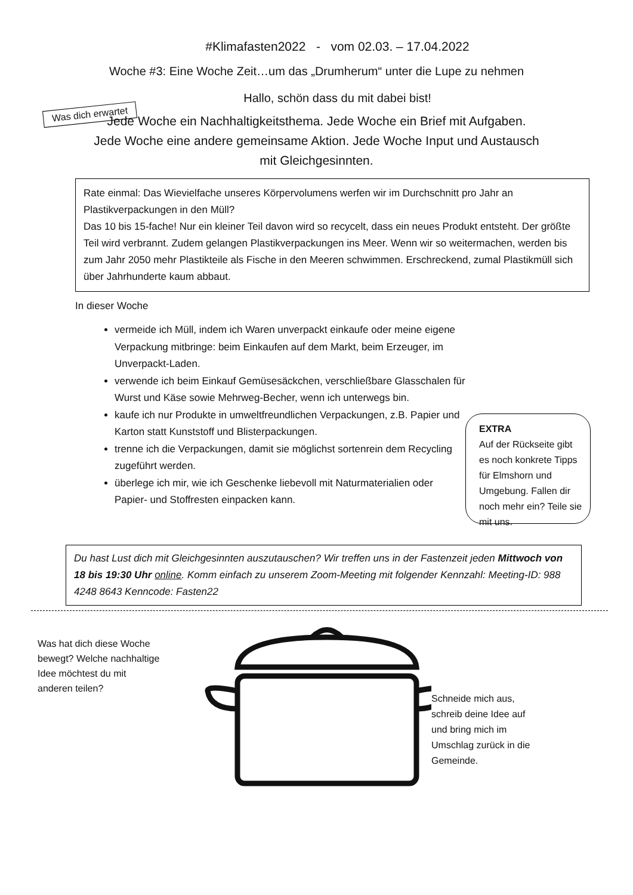#Klimafasten2022 - vom 02.03. – 17.04.2022
Woche #3: Eine Woche Zeit…um das „Drumherum“ unter die Lupe zu nehmen
Was dich erwartet
Hallo, schön dass du mit dabei bist!
Jede Woche ein Nachhaltigkeitsthema. Jede Woche ein Brief mit Aufgaben.
Jede Woche eine andere gemeinsame Aktion. Jede Woche Input und Austausch
mit Gleichgesinnten.
Rate einmal: Das Wievielfache unseres Körpervolumens werfen wir im Durchschnitt pro Jahr an Plastikverpackungen in den Müll?
Das 10 bis 15-fache! Nur ein kleiner Teil davon wird so recycelt, dass ein neues Produkt entsteht. Der größte Teil wird verbrannt. Zudem gelangen Plastikverpackungen ins Meer. Wenn wir so weitermachen, werden bis zum Jahr 2050 mehr Plastikteile als Fische in den Meeren schwimmen. Erschreckend, zumal Plastikmüll sich über Jahrhunderte kaum abbaut.
In dieser Woche
vermeide ich Müll, indem ich Waren unverpackt einkaufe oder meine eigene Verpackung mitbringe: beim Einkaufen auf dem Markt, beim Erzeuger, im Unverpackt-Laden.
verwende ich beim Einkauf Gemüsesäckchen, verschließbare Glasschalen für Wurst und Käse sowie Mehrweg-Becher, wenn ich unterwegs bin.
kaufe ich nur Produkte in umweltfreundlichen Verpackungen, z.B. Papier und Karton statt Kunststoff und Blisterpackungen.
trenne ich die Verpackungen, damit sie möglichst sortenrein dem Recycling zugeführt werden.
überlege ich mir, wie ich Geschenke liebevoll mit Naturmaterialien oder Papier- und Stoffresten einpacken kann.
EXTRA
Auf der Rückseite gibt es noch konkrete Tipps für Elmshorn und Umgebung. Fallen dir noch mehr ein? Teile sie mit uns.
Du hast Lust dich mit Gleichgesinnten auszutauschen? Wir treffen uns in der Fastenzeit jeden Mittwoch von 18 bis 19:30 Uhr online. Komm einfach zu unserem Zoom-Meeting mit folgender Kennzahl: Meeting-ID: 988 4248 8643 Kenncode: Fasten22
Was hat dich diese Woche bewegt? Welche nachhaltige Idee möchtest du mit anderen teilen?
Schneide mich aus, schreib deine Idee auf und bring mich im Umschlag zurück in die Gemeinde.